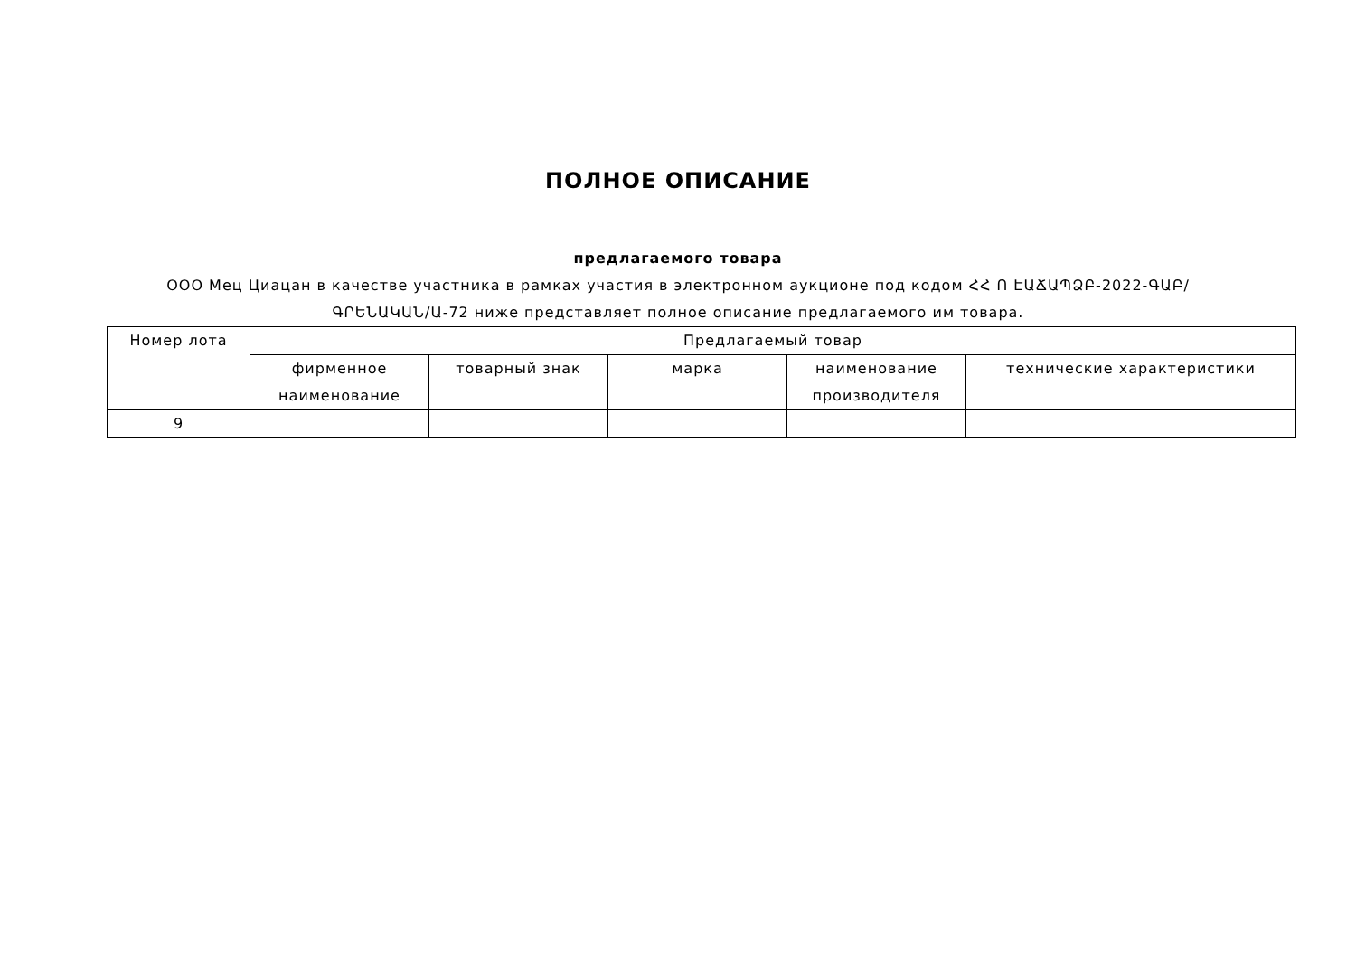ПОЛНОЕ ОПИСАНИЕ
предлагаемого товара
ООО Мец Циацан в качестве участника в рамках участия в электронном аукционе под кодом ՀՀ Ո ԷԱՃԱՊՁԲ-2022-ԳԱԲ/ԳՐԵՆԱԿԱՆ/Ա-72 ниже представляет полное описание предлагаемого им товара.
| Номер лота | Предлагаемый товар | | | | |
| --- | --- | --- | --- | --- | --- |
| | фирменное наименование | товарный знак | марка | наименование производителя | технические характеристики |
| 9 | | | | | |